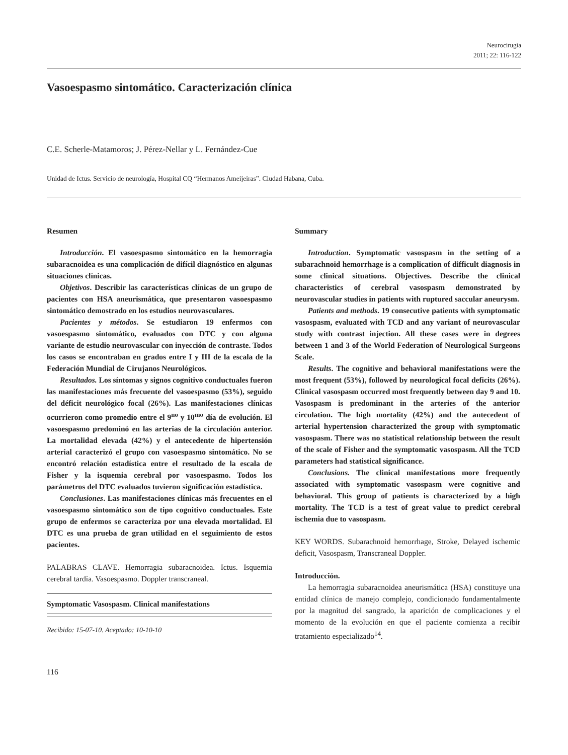Neurocirugía
2011; 22: 116-122
Vasoespasmo sintomático. Caracterización clínica
C.E. Scherle-Matamoros; J. Pérez-Nellar y L. Fernández-Cue
Unidad de Ictus. Servicio de neurología, Hospital CQ “Hermanos Ameijeiras”. Ciudad Habana, Cuba.
Resumen
Introducción. El vasoespasmo sintomático en la hemorragia subaracnoidea es una complicación de difícil diagnóstico en algunas situaciones clínicas.
Objetivos. Describir las características clínicas de un grupo de pacientes con HSA aneurismática, que presentaron vasoespasmo sintomático demostrado en los estudios neurovasculares.
Pacientes y métodos. Se estudiaron 19 enfermos con vasoespasmo sintomático, evaluados con DTC y con alguna variante de estudio neurovascular con inyección de contraste. Todos los casos se encontraban en grados entre I y III de la escala de la Federación Mundial de Cirujanos Neurológicos.
Resultados. Los síntomas y signos cognitivo conductuales fueron las manifestaciones más frecuente del vasoespasmo (53%), seguido del déficit neurológico focal (26%). Las manifestaciones clínicas ocurrieron como promedio entre el 9<sup>no</sup> y 10<sup>mo</sup> día de evolución. El vasoespasmo predominó en las arterias de la circulación anterior. La mortalidad elevada (42%) y el antecedente de hipertensión arterial caracterizó el grupo con vasoespasmo sintomático. No se encontró relación estadística entre el resultado de la escala de Fisher y la isquemia cerebral por vasoespasmo. Todos los parámetros del DTC evaluados tuvieron significación estadística.
Conclusiones. Las manifestaciones clínicas más frecuentes en el vasoespasmo sintomático son de tipo cognitivo conductuales. Este grupo de enfermos se caracteriza por una elevada mortalidad. El DTC es una prueba de gran utilidad en el seguimiento de estos pacientes.
PALABRAS CLAVE. Hemorragia subaracnoidea. Ictus. Isquemia cerebral tardía. Vasoespasmo. Doppler transcraneal.
Symptomatic Vasospasm. Clinical manifestations
Recibido: 15-07-10. Aceptado: 10-10-10
116
Summary
Introduction. Symptomatic vasospasm in the setting of a subarachnoid hemorrhage is a complication of difficult diagnosis in some clinical situations. Objectives. Describe the clinical characteristics of cerebral vasospasm demonstrated by neurovascular studies in patients with ruptured saccular aneurysm.
Patients and methods. 19 consecutive patients with symptomatic vasospasm, evaluated with TCD and any variant of neurovascular study with contrast injection. All these cases were in degrees between 1 and 3 of the World Federation of Neurological Surgeons Scale.
Results. The cognitive and behavioral manifestations were the most frequent (53%), followed by neurological focal deficits (26%). Clinical vasospasm occurred most frequently between day 9 and 10. Vasospasm is predominant in the arteries of the anterior circulation. The high mortality (42%) and the antecedent of arterial hypertension characterized the group with symptomatic vasospasm. There was no statistical relationship between the result of the scale of Fisher and the symptomatic vasospasm. All the TCD parameters had statistical significance.
Conclusions. The clinical manifestations more frequently associated with symptomatic vasospasm were cognitive and behavioral. This group of patients is characterized by a high mortality. The TCD is a test of great value to predict cerebral ischemia due to vasospasm.
KEY WORDS. Subarachnoid hemorrhage, Stroke, Delayed ischemic deficit, Vasospasm, Transcraneal Doppler.
Introducción.
La hemorragia subaracnoidea aneurismática (HSA) constituye una entidad clínica de manejo complejo, condicionado fundamentalmente por la magnitud del sangrado, la aparición de complicaciones y el momento de la evolución en que el paciente comienza a recibir tratamiento especializado<sup>14</sup>.